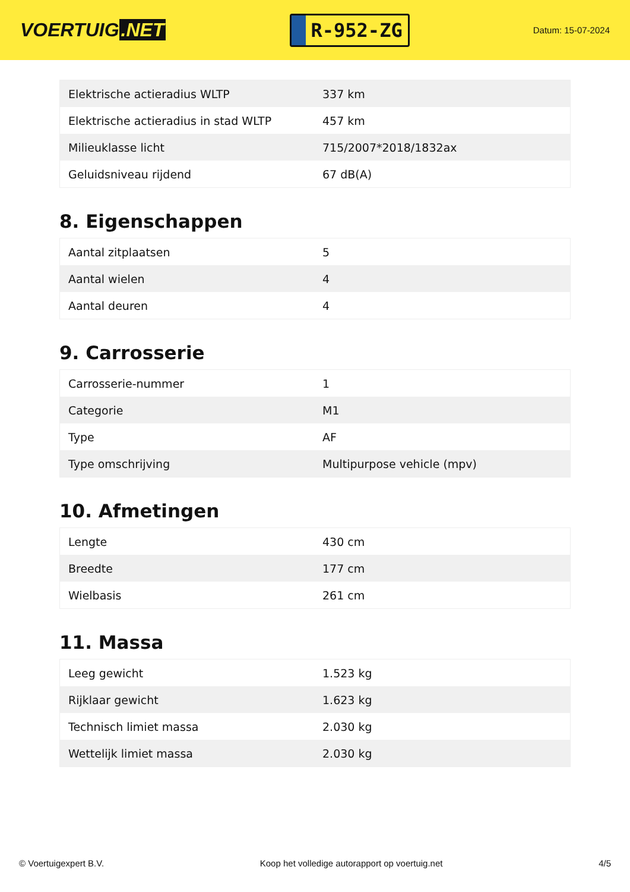VOERTUIG.NET
R-952-ZG
Datum: 15-07-2024
| Elektrische actieradius WLTP | 337 km |
| Elektrische actieradius in stad WLTP | 457 km |
| Milieuklasse licht | 715/2007*2018/1832ax |
| Geluidsniveau rijdend | 67 dB(A) |
8. Eigenschappen
| Aantal zitplaatsen | 5 |
| Aantal wielen | 4 |
| Aantal deuren | 4 |
9. Carrosserie
| Carrosserie-nummer | 1 |
| Categorie | M1 |
| Type | AF |
| Type omschrijving | Multipurpose vehicle (mpv) |
10. Afmetingen
| Lengte | 430 cm |
| Breedte | 177 cm |
| Wielbasis | 261 cm |
11. Massa
| Leeg gewicht | 1.523 kg |
| Rijklaar gewicht | 1.623 kg |
| Technisch limiet massa | 2.030 kg |
| Wettelijk limiet massa | 2.030 kg |
© Voertuigexpert B.V. Koop het volledige autorapport op voertuig.net 4/5